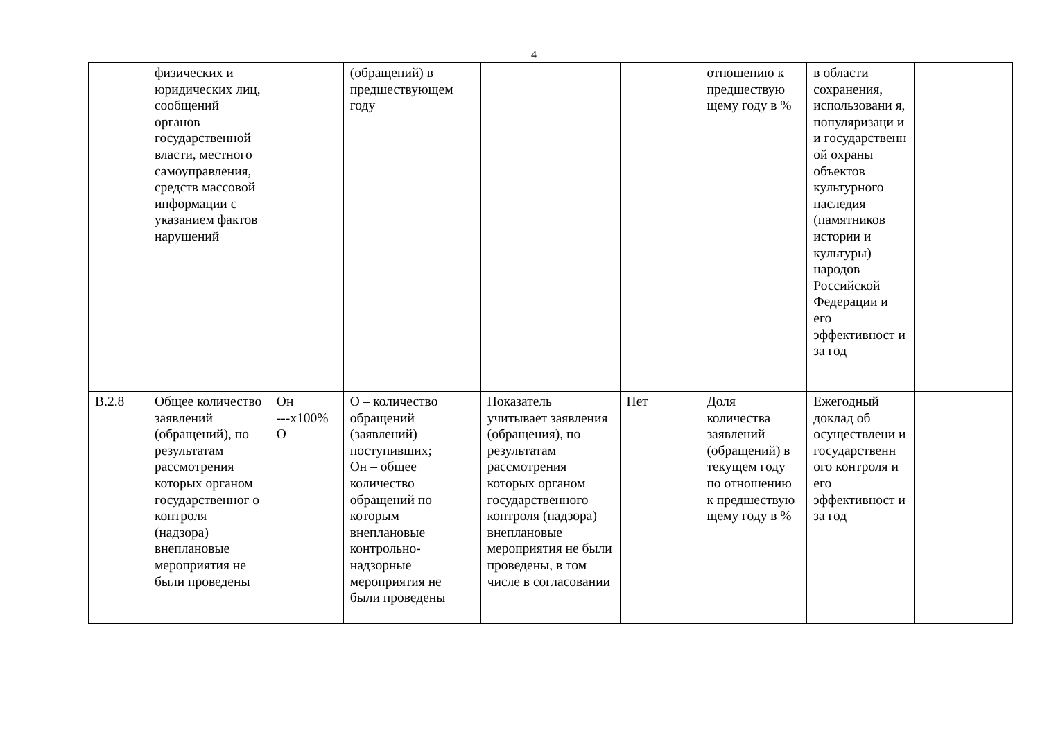4
| | физических и юридических лиц, сообщений органов государственной власти, местного самоуправления, средств массовой информации с указанием фактов нарушений | | (обращений) в предшествующем году | | | отношению к предшествую щему году в % | в области сохранения, использовани я, популяризаци и и государственн ой охраны объектов культурного наследия (памятников истории и культуры) народов Российской Федерации и его эффективност и за год | |
| В.2.8 | Общее количество заявлений (обращений), по результатам рассмотрения которых органом государственног о контроля (надзора) внеплановые мероприятия не были проведены | Он ---x100% О | О – количество обращений (заявлений) поступивших; Он – общее количество обращений по которым внеплановые контрольно-надзорные мероприятия не были проведены | Показатель учитывает заявления (обращения), по результатам рассмотрения которых органом государственного контроля (надзора) внеплановые мероприятия не были проведены, в том числе в согласовании | Нет | Доля количества заявлений (обращений) в текущем году по отношению к предшествую щему году в % | Ежегодный доклад об осуществлени и государственн ого контроля и его эффективност и за год | |